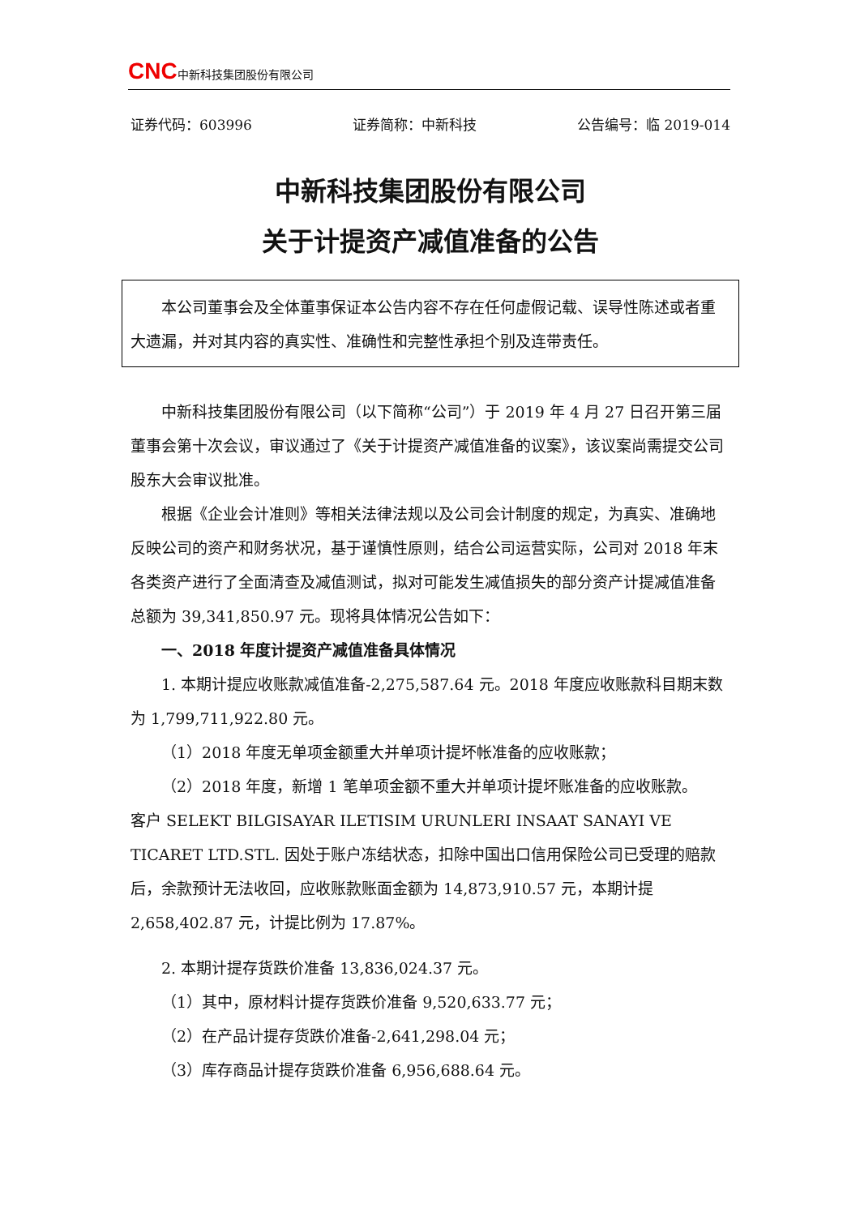CNC 中新科技集团股份有限公司
证券代码：603996 证券简称：中新科技 公告编号：临 2019-014
中新科技集团股份有限公司
关于计提资产减值准备的公告
本公司董事会及全体董事保证本公告内容不存在任何虚假记载、误导性陈述或者重大遗漏，并对其内容的真实性、准确性和完整性承担个别及连带责任。
中新科技集团股份有限公司（以下简称“公司”）于 2019 年 4 月 27 日召开第三届董事会第十次会议，审议通过了《关于计提资产减值准备的议案》，该议案尚需提交公司股东大会审议批准。
根据《企业会计准则》等相关法律法规以及公司会计制度的规定，为真实、准确地反映公司的资产和财务状况，基于谨慎性原则，结合公司运营实际，公司对 2018 年末各类资产进行了全面清查及减值测试，拟对可能发生减值损失的部分资产计提减值准备总额为 39,341,850.97 元。现将具体情况公告如下：
一、2018 年度计提资产减值准备具体情况
1. 本期计提应收账款减值准备-2,275,587.64 元。2018 年度应收账款科目期末数为 1,799,711,922.80 元。
（1）2018 年度无单项金额重大并单项计提坏帐准备的应收账款；
（2）2018 年度，新增 1 笔单项金额不重大并单项计提坏账准备的应收账款。
客户 SELEKT BILGISAYAR ILETISIM URUNLERI INSAAT SANAYI VE TICARET LTD.STL. 因处于账户冻结状态，扣除中国出口信用保险公司已受理的赔款后，余款预计无法收回，应收账款账面金额为 14,873,910.57 元，本期计提 2,658,402.87 元，计提比例为 17.87%。
2. 本期计提存货跌价准备 13,836,024.37 元。
（1）其中，原材料计提存货跌价准备 9,520,633.77 元；
（2）在产品计提存货跌价准备-2,641,298.04 元；
（3）库存商品计提存货跌价准备 6,956,688.64 元。